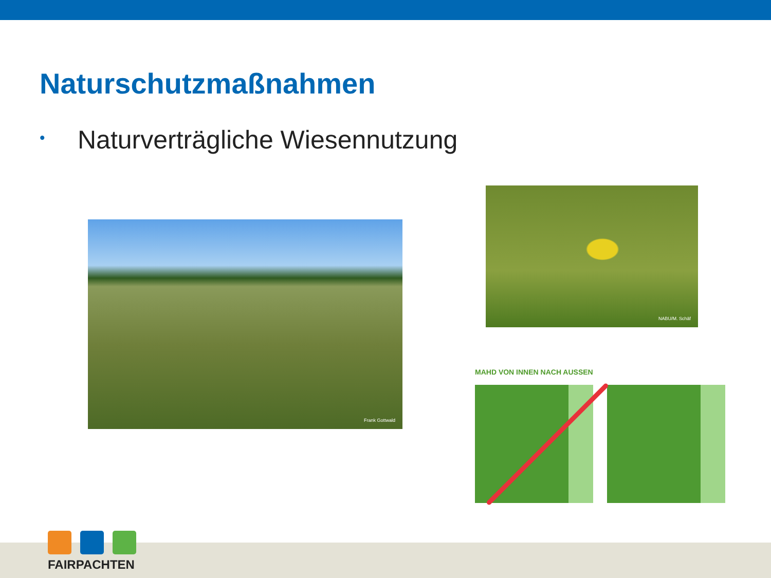Naturschutzmaßnahmen
• Naturverträgliche Wiesennutzung
Frank Gottwald
NABU/M. Schäf
MAHD VON INNEN NACH AUSSEN
FAIRPACHTEN